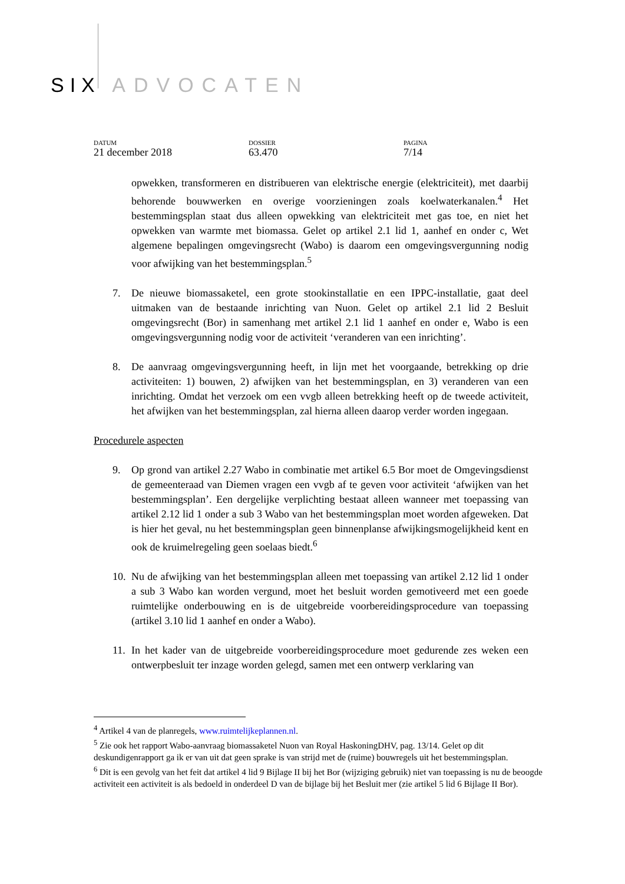SIX ADVOCATEN
DATUM
21 december 2018
DOSSIER
63.470
PAGINA
7/14
opwekken, transformeren en distribueren van elektrische energie (elektriciteit), met daarbij behorende bouwwerken en overige voorzieningen zoals koelwaterkanalen.<sup>4</sup> Het bestemmingsplan staat dus alleen opwekking van elektriciteit met gas toe, en niet het opwekken van warmte met biomassa. Gelet op artikel 2.1 lid 1, aanhef en onder c, Wet algemene bepalingen omgevingsrecht (Wabo) is daarom een omgevingsvergunning nodig voor afwijking van het bestemmingsplan.<sup>5</sup>
7. De nieuwe biomassaketel, een grote stookinstallatie en een IPPC-installatie, gaat deel uitmaken van de bestaande inrichting van Nuon. Gelet op artikel 2.1 lid 2 Besluit omgevingsrecht (Bor) in samenhang met artikel 2.1 lid 1 aanhef en onder e, Wabo is een omgevingsvergunning nodig voor de activiteit ‘veranderen van een inrichting’.
8. De aanvraag omgevingsvergunning heeft, in lijn met het voorgaande, betrekking op drie activiteiten: 1) bouwen, 2) afwijken van het bestemmingsplan, en 3) veranderen van een inrichting. Omdat het verzoek om een vvgb alleen betrekking heeft op de tweede activiteit, het afwijken van het bestemmingsplan, zal hierna alleen daarop verder worden ingegaan.
Procedurele aspecten
9. Op grond van artikel 2.27 Wabo in combinatie met artikel 6.5 Bor moet de Omgevingsdienst de gemeenteraad van Diemen vragen een vvgb af te geven voor activiteit ‘afwijken van het bestemmingsplan’. Een dergelijke verplichting bestaat alleen wanneer met toepassing van artikel 2.12 lid 1 onder a sub 3 Wabo van het bestemmingsplan moet worden afgeweken. Dat is hier het geval, nu het bestemmingsplan geen binnenplanse afwijkingsmogelijkheid kent en ook de kruimelregeling geen soelaas biedt.<sup>6</sup>
10.
Nu de afwijking van het bestemmingsplan alleen met toepassing van artikel 2.12 lid 1 onder a sub 3 Wabo kan worden vergund, moet het besluit worden gemotiveerd met een goede ruimtelijke onderbouwing en is de uitgebreide voorbereidingsprocedure van toepassing (artikel 3.10 lid 1 aanhef en onder a Wabo).
11.
In het kader van de uitgebreide voorbereidingsprocedure moet gedurende zes weken een ontwerpbesluit ter inzage worden gelegd, samen met een ontwerp verklaring van
<sup>4</sup> Artikel 4 van de planregels, www.ruimtelijkeplannen.nl.
<sup>5</sup> Zie ook het rapport Wabo-aanvraag biomassaketel Nuon van Royal HaskoningDHV, pag. 13/14. Gelet op dit deskundigenrapport ga ik er van uit dat geen sprake is van strijd met de (ruime) bouwregels uit het bestemmingsplan.
<sup>6</sup> Dit is een gevolg van het feit dat artikel 4 lid 9 Bijlage II bij het Bor (wijziging gebruik) niet van toepassing is nu de beoogde activiteit een activiteit is als bedoeld in onderdeel D van de bijlage bij het Besluit mer (zie artikel 5 lid 6 Bijlage II Bor).